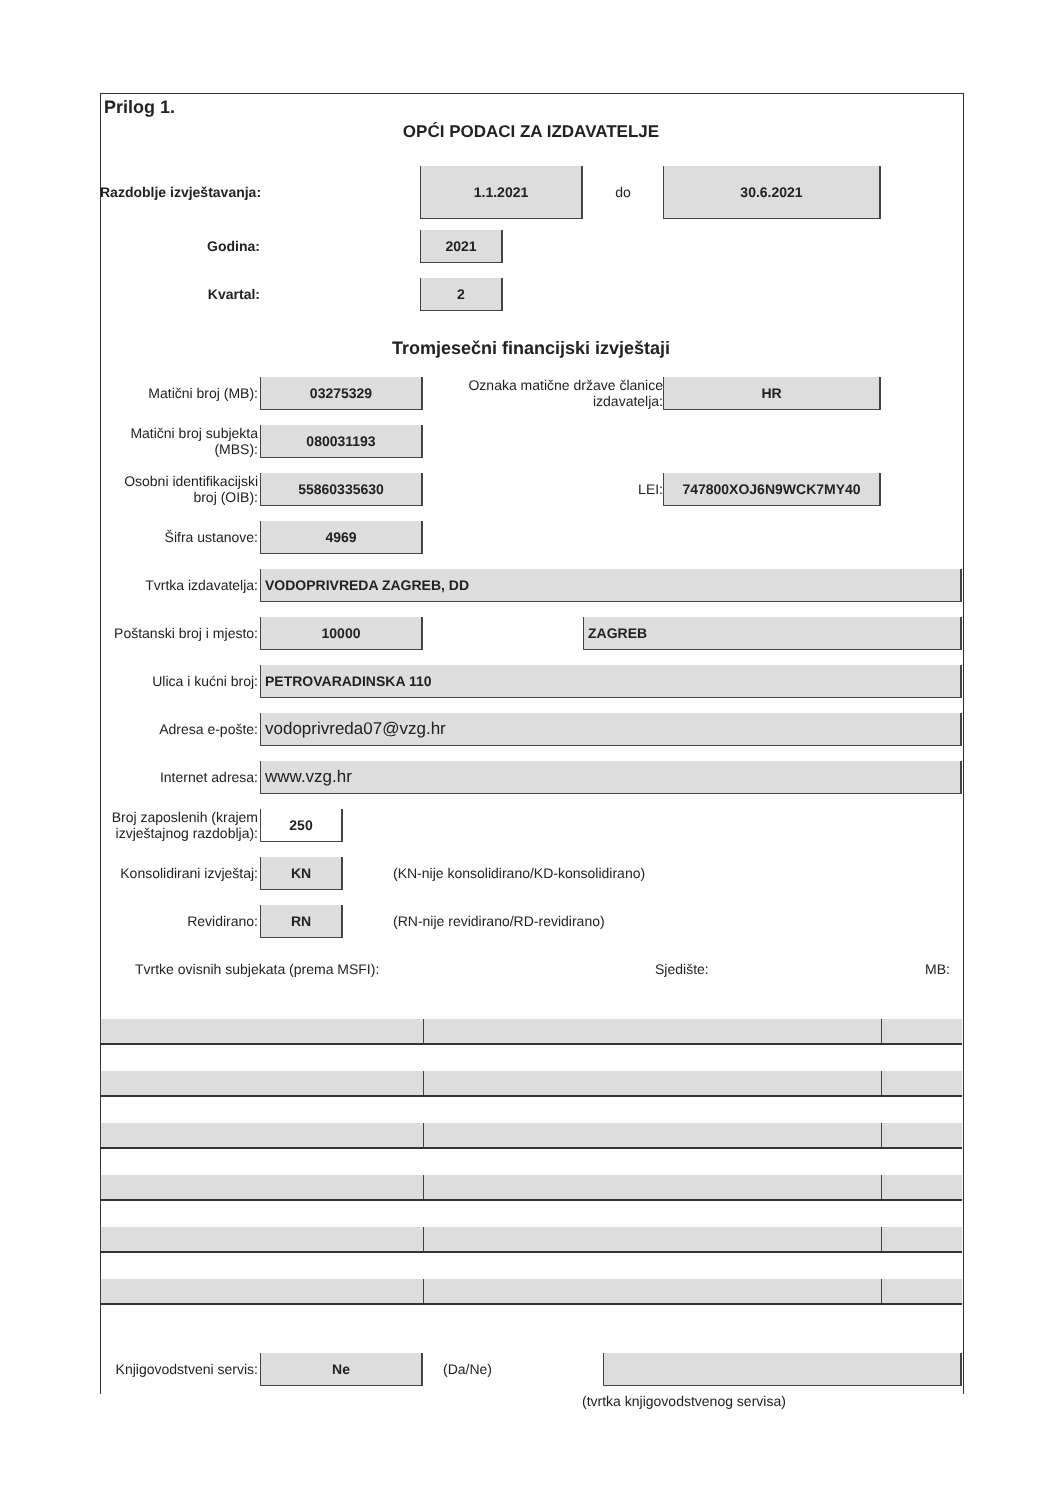Prilog 1.
OPĆI PODACI ZA IZDAVATELJE
Razdoblje izvještavanja:
1.1.2021
do
30.6.2021
Godina:
2021
Kvartal:
2
Tromjesečni financijski izvještaji
Matični broj (MB):
03275329
Oznaka matične države članice izdavatelja:
HR
Matični broj subjekta (MBS):
080031193
Osobni identifikacijski broj (OIB):
55860335630
LEI:
747800XOJ6N9WCK7MY40
Šifra ustanove:
4969
Tvrtka izdavatelja:
VODOPRIVREDA ZAGREB, DD
Poštanski broj i mjesto:
10000 ZAGREB
Ulica i kućni broj:
PETROVARADINSKA 110
Adresa e-pošte:
vodoprivreda07@vzg.hr
Internet adresa:
www.vzg.hr
Broj zaposlenih (krajem izvještajnog razdoblja):
250
Konsolidirani izvještaj:
KN
(KN-nije konsolidirano/KD-konsolidirano)
Revidirano:
RN
(RN-nije revidirano/RD-revidirano)
Tvrtke ovisnih subjekata (prema MSFI): Sjedište: MB:
Knjigovodstveni servis:
Ne
(Da/Ne)
(tvrtka knjigovodstvenog servisa)